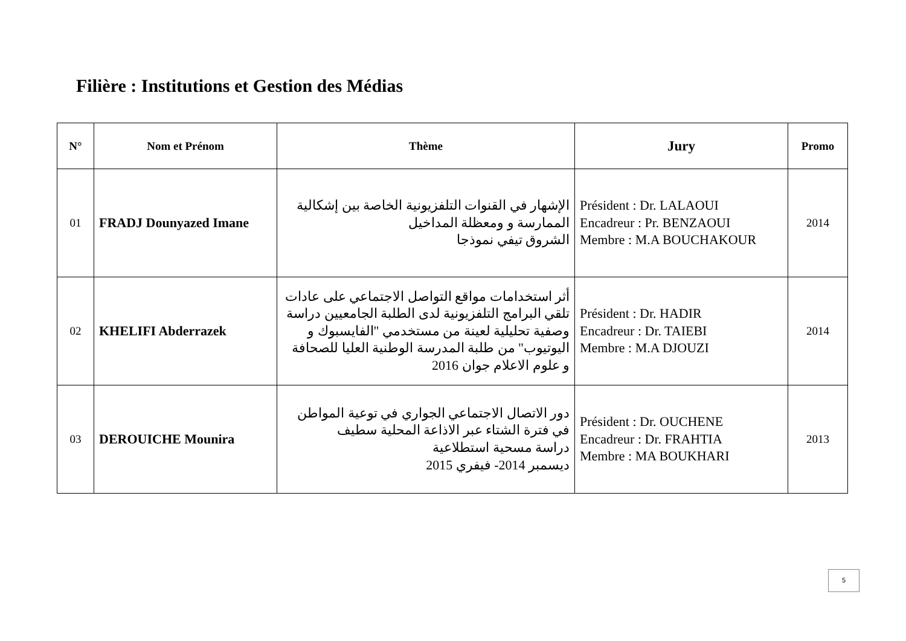Filière : Institutions et Gestion des Médias
| N° | Nom et Prénom | Thème | Jury | Promo |
| --- | --- | --- | --- | --- |
| 01 | FRADJ Dounyazed Imane | الإشهار في القنوات التلفزيونية الخاصة بين إشكالية الممارسة و ومعظلة المداخيل الشروق تيفي نموذجا | Président : Dr. LALAOUI Encadreur : Pr. BENZAOUI Membre : M.A BOUCHAKOUR | 2014 |
| 02 | KHELIFI Abderrazek | أثر استخدامات مواقع التواصل الاجتماعي على عادات تلقي البرامج التلفزيونية لدى الطلبة الجامعيين دراسة وصفية تحليلية لعينة من مستخدمي "الفايسبوك و اليوتيوب" من طلبة المدرسة الوطنية العليا للصحافة و علوم الاعلام جوان 2016 | Président : Dr. HADIR Encadreur : Dr. TAIEBI Membre : M.A DJOUZI | 2014 |
| 03 | DEROUICHE Mounira | دور الاتصال الاجتماعي الجواري في توعية المواطن في فترة الشتاء عبر الاذاعة المحلية سطيف دراسة مسحية استطلاعية ديسمبر 2014- فيفري 2015 | Président : Dr. OUCHENE Encadreur : Dr. FRAHTIA Membre : MA BOUKHARI | 2013 |
5